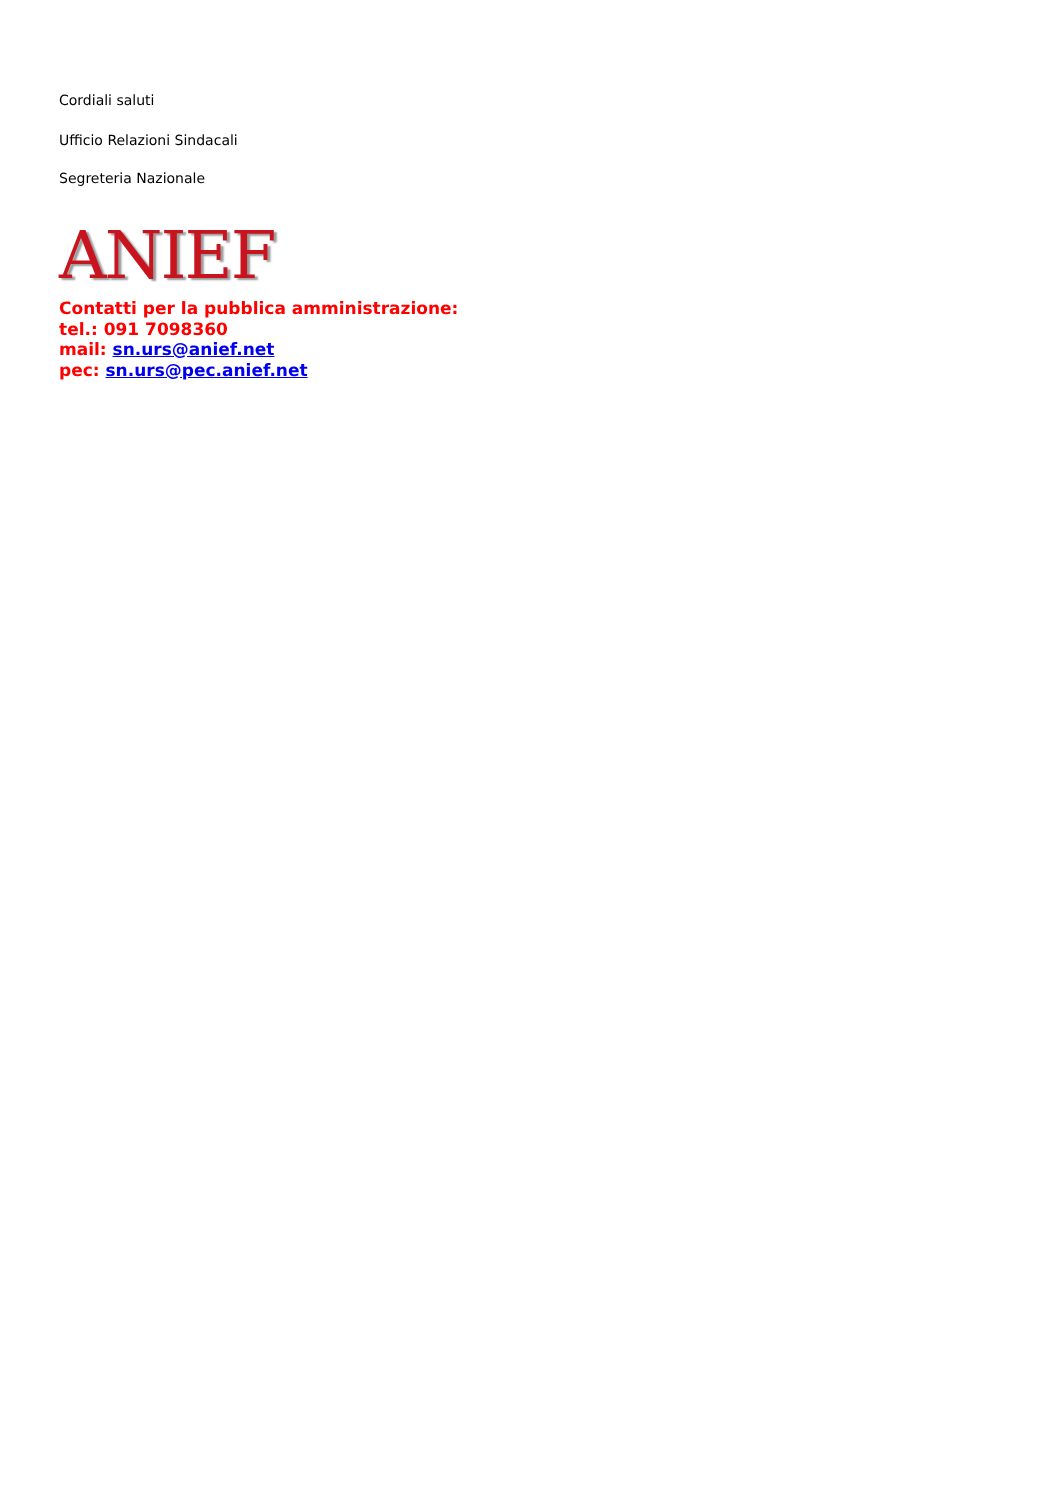Cordiali saluti
Ufficio Relazioni Sindacali
Segreteria Nazionale
ANIEF
Contatti per la pubblica amministrazione:
tel.: 091 7098360
mail: sn.urs@anief.net
pec: sn.urs@pec.anief.net